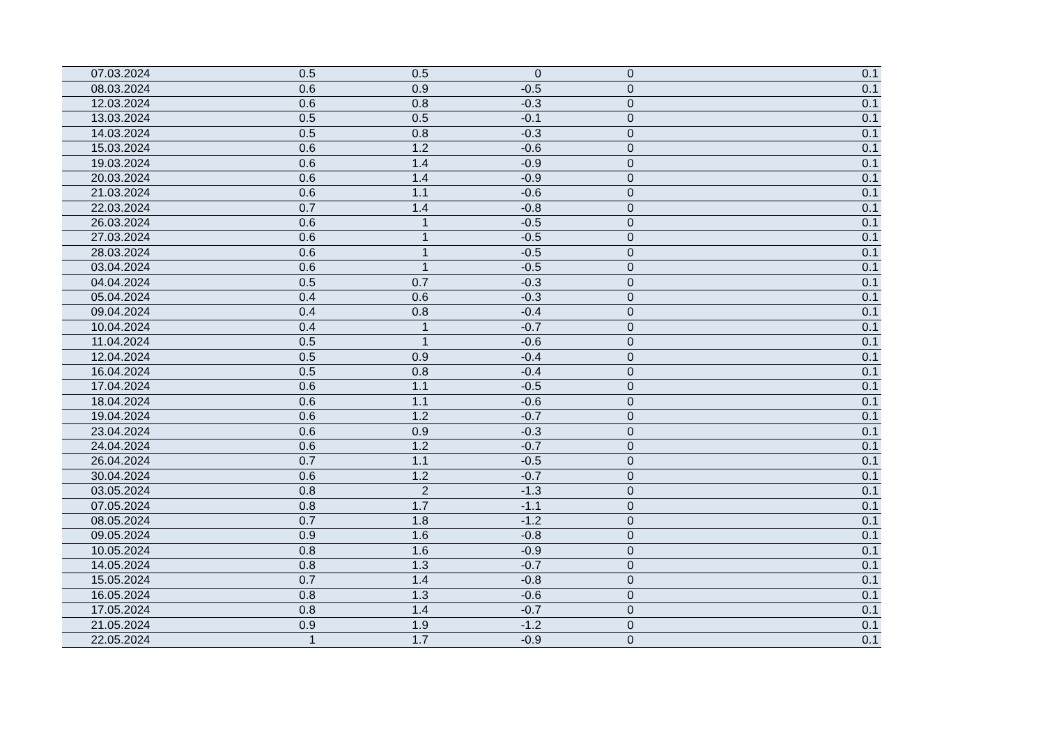| 07.03.2024 | 0.5 | 0.5 | 0 | 0 | 0.1 |
| 08.03.2024 | 0.6 | 0.9 | -0.5 | 0 | 0.1 |
| 12.03.2024 | 0.6 | 0.8 | -0.3 | 0 | 0.1 |
| 13.03.2024 | 0.5 | 0.5 | -0.1 | 0 | 0.1 |
| 14.03.2024 | 0.5 | 0.8 | -0.3 | 0 | 0.1 |
| 15.03.2024 | 0.6 | 1.2 | -0.6 | 0 | 0.1 |
| 19.03.2024 | 0.6 | 1.4 | -0.9 | 0 | 0.1 |
| 20.03.2024 | 0.6 | 1.4 | -0.9 | 0 | 0.1 |
| 21.03.2024 | 0.6 | 1.1 | -0.6 | 0 | 0.1 |
| 22.03.2024 | 0.7 | 1.4 | -0.8 | 0 | 0.1 |
| 26.03.2024 | 0.6 | 1 | -0.5 | 0 | 0.1 |
| 27.03.2024 | 0.6 | 1 | -0.5 | 0 | 0.1 |
| 28.03.2024 | 0.6 | 1 | -0.5 | 0 | 0.1 |
| 03.04.2024 | 0.6 | 1 | -0.5 | 0 | 0.1 |
| 04.04.2024 | 0.5 | 0.7 | -0.3 | 0 | 0.1 |
| 05.04.2024 | 0.4 | 0.6 | -0.3 | 0 | 0.1 |
| 09.04.2024 | 0.4 | 0.8 | -0.4 | 0 | 0.1 |
| 10.04.2024 | 0.4 | 1 | -0.7 | 0 | 0.1 |
| 11.04.2024 | 0.5 | 1 | -0.6 | 0 | 0.1 |
| 12.04.2024 | 0.5 | 0.9 | -0.4 | 0 | 0.1 |
| 16.04.2024 | 0.5 | 0.8 | -0.4 | 0 | 0.1 |
| 17.04.2024 | 0.6 | 1.1 | -0.5 | 0 | 0.1 |
| 18.04.2024 | 0.6 | 1.1 | -0.6 | 0 | 0.1 |
| 19.04.2024 | 0.6 | 1.2 | -0.7 | 0 | 0.1 |
| 23.04.2024 | 0.6 | 0.9 | -0.3 | 0 | 0.1 |
| 24.04.2024 | 0.6 | 1.2 | -0.7 | 0 | 0.1 |
| 26.04.2024 | 0.7 | 1.1 | -0.5 | 0 | 0.1 |
| 30.04.2024 | 0.6 | 1.2 | -0.7 | 0 | 0.1 |
| 03.05.2024 | 0.8 | 2 | -1.3 | 0 | 0.1 |
| 07.05.2024 | 0.8 | 1.7 | -1.1 | 0 | 0.1 |
| 08.05.2024 | 0.7 | 1.8 | -1.2 | 0 | 0.1 |
| 09.05.2024 | 0.9 | 1.6 | -0.8 | 0 | 0.1 |
| 10.05.2024 | 0.8 | 1.6 | -0.9 | 0 | 0.1 |
| 14.05.2024 | 0.8 | 1.3 | -0.7 | 0 | 0.1 |
| 15.05.2024 | 0.7 | 1.4 | -0.8 | 0 | 0.1 |
| 16.05.2024 | 0.8 | 1.3 | -0.6 | 0 | 0.1 |
| 17.05.2024 | 0.8 | 1.4 | -0.7 | 0 | 0.1 |
| 21.05.2024 | 0.9 | 1.9 | -1.2 | 0 | 0.1 |
| 22.05.2024 | 1 | 1.7 | -0.9 | 0 | 0.1 |